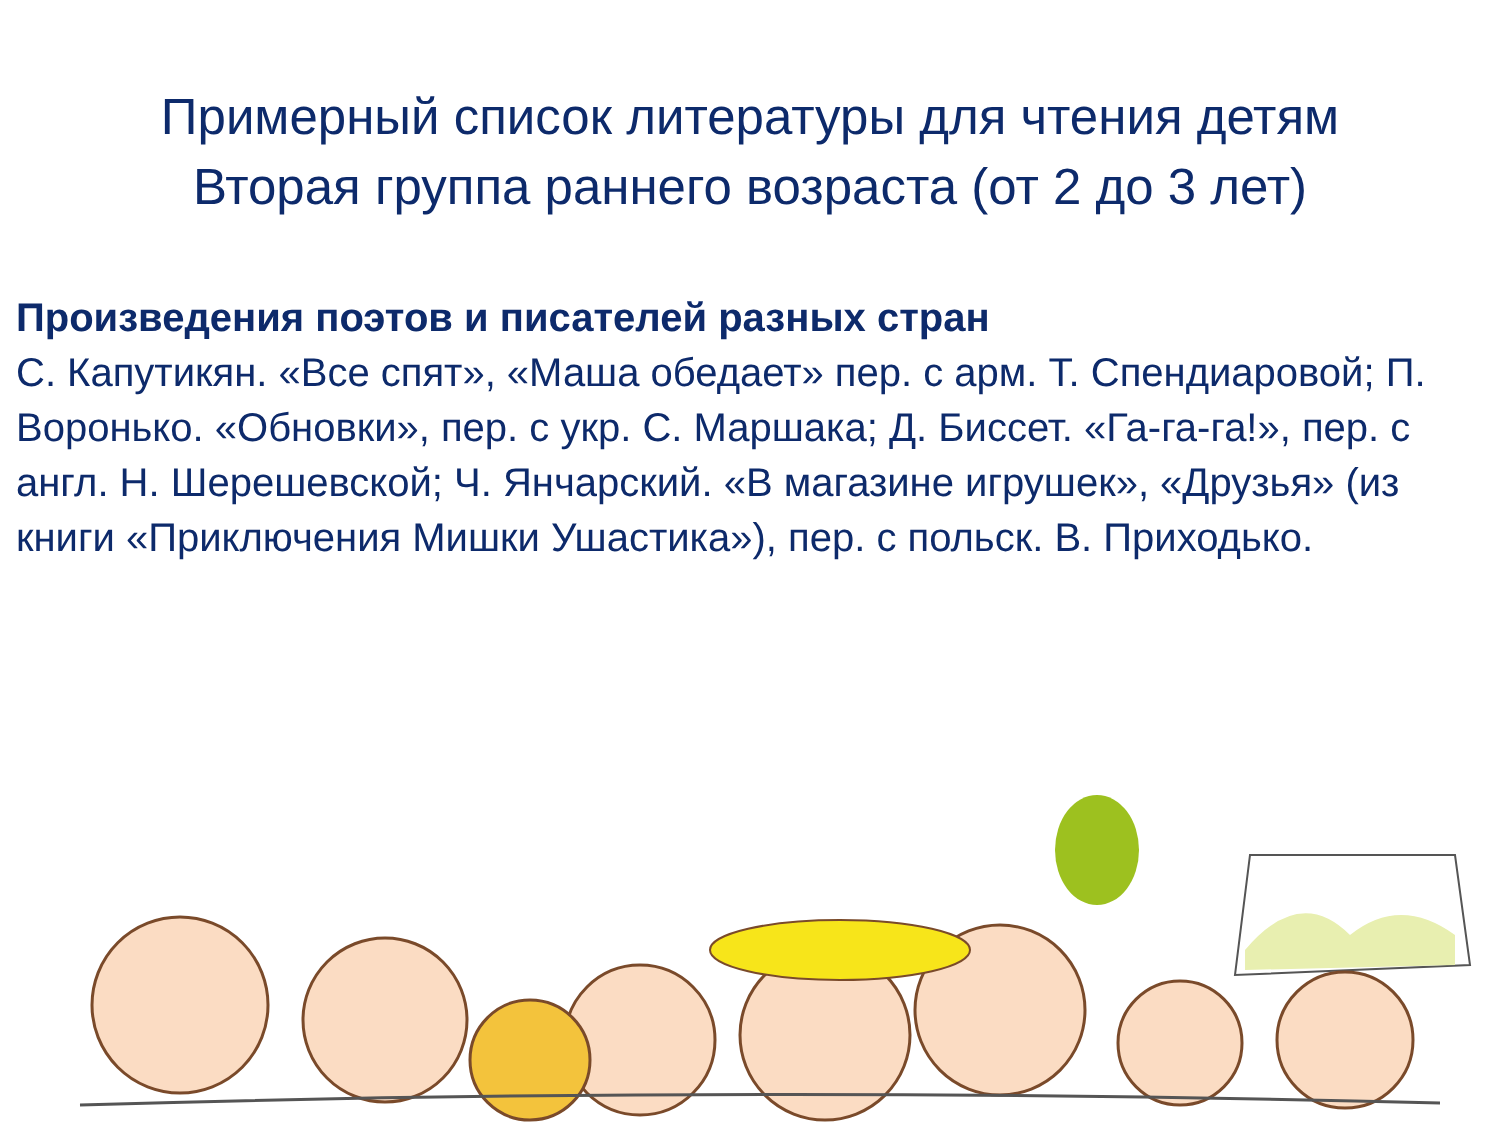Примерный список литературы для чтения детям
Вторая группа раннего возраста (от 2 до 3 лет)
Произведения поэтов и писателей разных стран
С. Капутикян. «Все спят», «Маша обедает» пер. с арм. Т. Спендиаровой; П. Воронько. «Обновки», пер. с укр. С. Маршака; Д. Биссет. «Га-га-га!», пер. с англ. Н. Шерешевской; Ч. Янчарский. «В магазине игрушек», «Друзья» (из книги «Приключения Мишки Ушастика»), пер. с польск. В. Приходько.